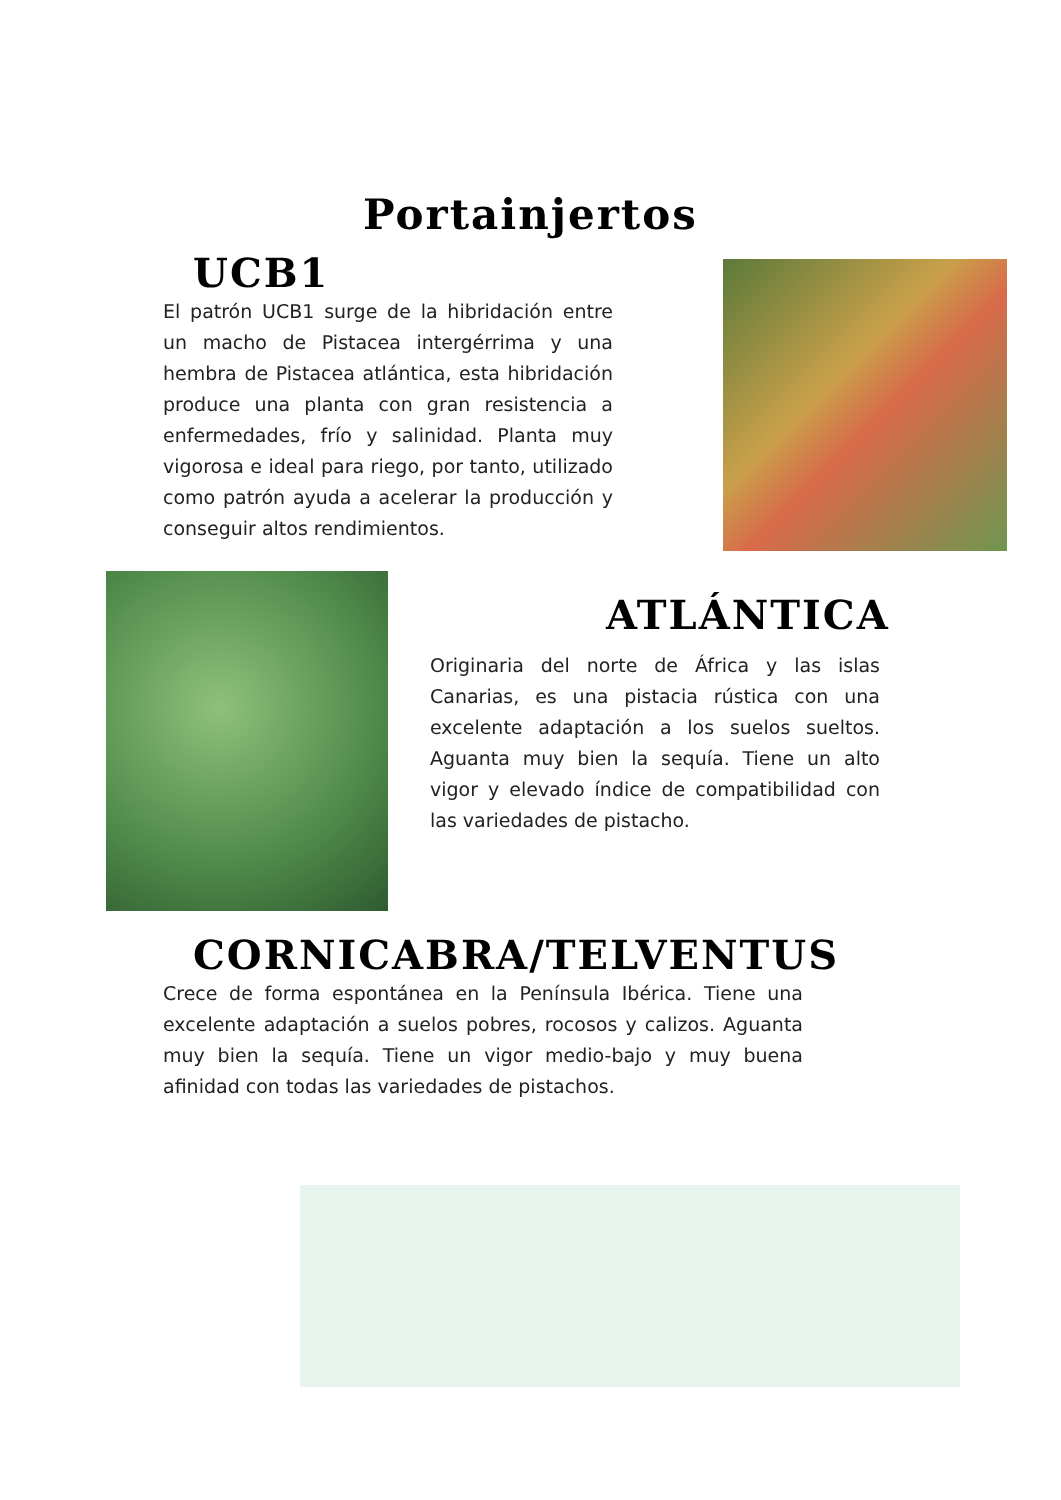Portainjertos
UCB1
El patrón UCB1 surge de la hibridación entre un macho de Pistacea intergérrima y una hembra de Pistacea atlántica, esta hibridación produce una planta con gran resistencia a enfermedades, frío y salinidad. Planta muy vigorosa e ideal para riego, por tanto, utilizado como patrón ayuda a acelerar la producción y conseguir altos rendimientos.
ATLÁNTICA
Originaria del norte de África y las islas Canarias, es una pistacia rústica con una excelente adaptación a los suelos sueltos. Aguanta muy bien la sequía. Tiene un alto vigor y elevado índice de compatibilidad con las variedades de pistacho.
CORNICABRA/TELVENTUS
Crece de forma espontánea en la Península Ibérica. Tiene una excelente adaptación a suelos pobres, rocosos y calizos. Aguanta muy bien la sequía. Tiene un vigor medio-bajo y muy buena afinidad con todas las variedades de pistachos.